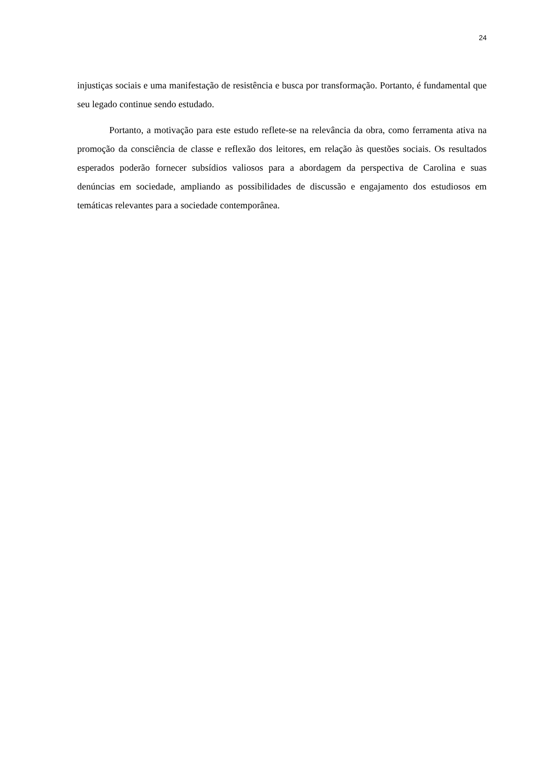24
injustiças sociais e uma manifestação de resistência e busca por transformação. Portanto, é fundamental que seu legado continue sendo estudado.
Portanto, a motivação para este estudo reflete-se na relevância da obra, como ferramenta ativa na promoção da consciência de classe e reflexão dos leitores, em relação às questões sociais. Os resultados esperados poderão fornecer subsídios valiosos para a abordagem da perspectiva de Carolina e suas denúncias em sociedade, ampliando as possibilidades de discussão e engajamento dos estudiosos em temáticas relevantes para a sociedade contemporânea.